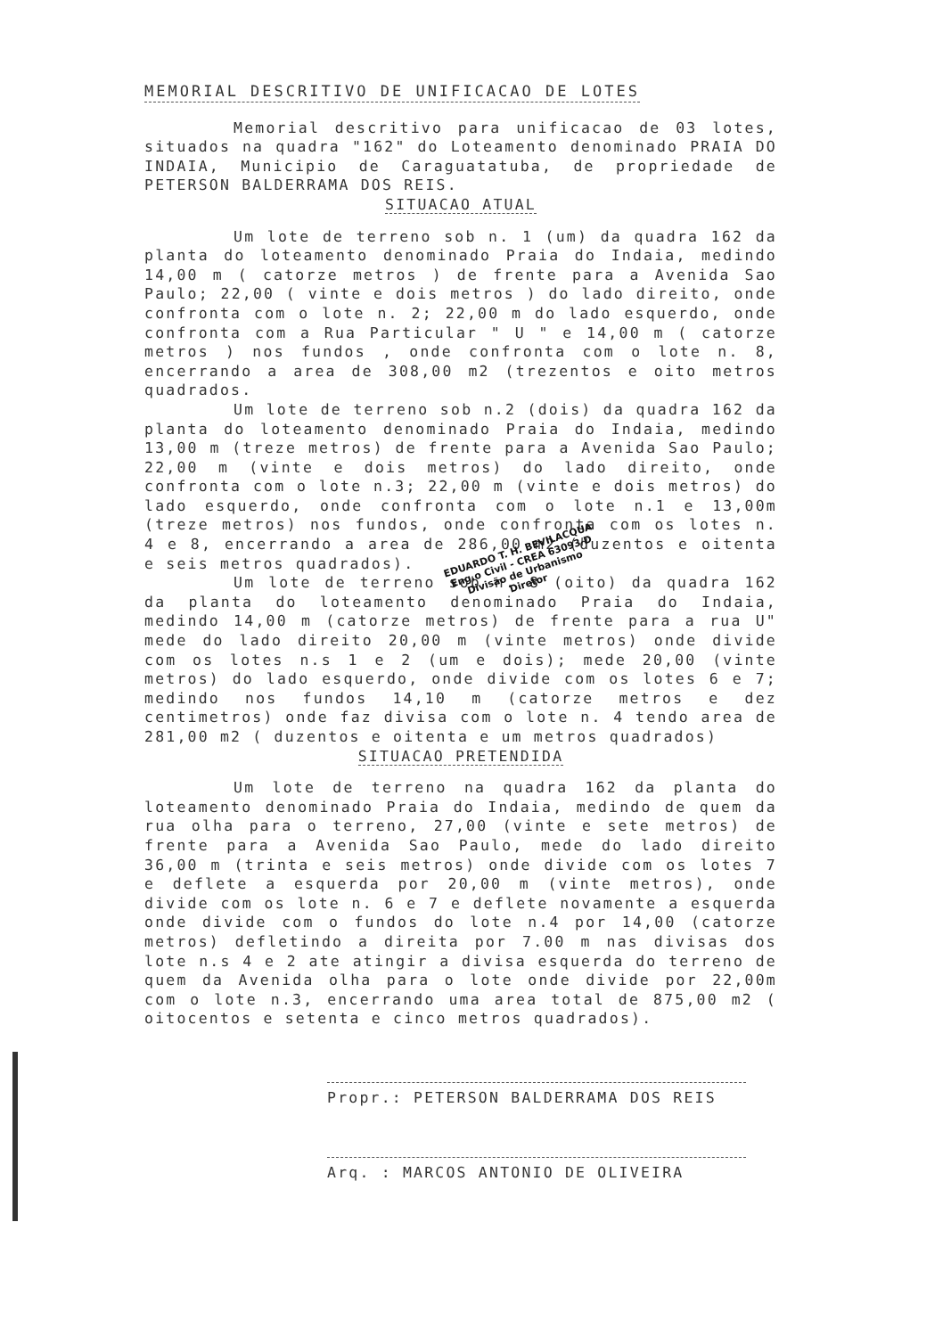MEMORIAL DESCRITIVO DE UNIFICACAO DE LOTES
Memorial descritivo para unificacao de 03 lotes, situados na quadra "162" do Loteamento denominado PRAIA DO INDAIA, Municipio de Caraguatatuba, de propriedade de PETERSON BALDERRAMA DOS REIS.
SITUACAO ATUAL
Um lote de terreno sob n. 1 (um) da quadra 162 da planta do loteamento denominado Praia do Indaia, medindo 14,00 m ( catorze metros ) de frente para a Avenida Sao Paulo; 22,00 ( vinte e dois metros ) do lado direito, onde confronta com o lote n. 2; 22,00 m do lado esquerdo, onde confronta com a Rua Particular " U " e 14,00 m ( catorze metros ) nos fundos , onde confronta com o lote n. 8, encerrando a area de 308,00 m2 (trezentos e oito metros quadrados.
Um lote de terreno sob n.2 (dois) da quadra 162 da planta do loteamento denominado Praia do Indaia, medindo 13,00 m (treze metros) de frente para a Avenida Sao Paulo; 22,00 m (vinte e dois metros) do lado direito, onde confronta com o lote n.3; 22,00 m (vinte e dois metros) do lado esquerdo, onde confronta com o lote n.1 e 13,00m (treze metros) nos fundos, onde confronta com os lotes n. 4 e 8, encerrando a area de 286,00 m2 (duzentos e oitenta e seis metros quadrados).
Um lote de terreno sob n. 8 (oito) da quadra 162 da planta do loteamento denominado Praia do Indaia, medindo 14,00 m (catorze metros) de frente para a rua U" mede do lado direito 20,00 m (vinte metros) onde divide com os lotes n.s 1 e 2 (um e dois); mede 20,00 (vinte metros) do lado esquerdo, onde divide com os lotes 6 e 7; medindo nos fundos 14,10 m (catorze metros e dez centimetros) onde faz divisa com o lote n. 4 tendo area de 281,00 m2 ( duzentos e oitenta e um metros quadrados)
SITUACAO PRETENDIDA
Um lote de terreno na quadra 162 da planta do loteamento denominado Praia do Indaia, medindo de quem da rua olha para o terreno, 27,00 (vinte e sete metros) de frente para a Avenida Sao Paulo, mede do lado direito 36,00 m (trinta e seis metros) onde divide com os lotes 7 e deflete a esquerda por 20,00 m (vinte metros), onde divide com os lote n. 6 e 7 e deflete novamente a esquerda onde divide com o fundos do lote n.4 por 14,00 (catorze metros) defletindo a direita por 7.00 m nas divisas dos lote n.s 4 e 2 ate atingir a divisa esquerda do terreno de quem da Avenida olha para o lote onde divide por 22,00m com o lote n.3, encerrando uma area total de 875,00 m2 ( oitocentos e setenta e cinco metros quadrados).
Propr.: PETERSON BALDERRAMA DOS REIS
Arq. : MARCOS ANTONIO DE OLIVEIRA
EDUARDO T. H. BEVILACQUA
Eng.o Civil - CREA 63093/D
Divisão de Urbanismo
Diretor